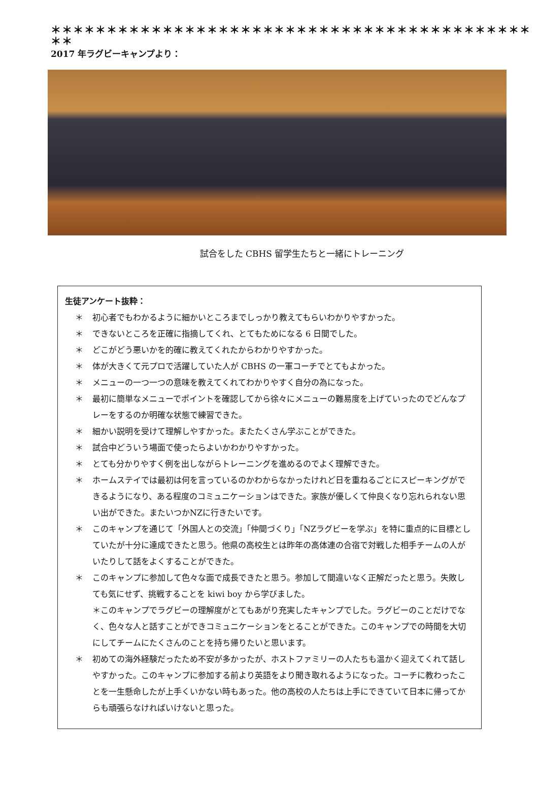＊＊＊＊＊＊＊＊＊＊＊＊＊＊＊＊＊＊＊＊＊＊＊＊＊＊＊＊＊＊＊＊＊＊＊＊＊＊＊＊＊＊＊＊＊
2017 年ラグビーキャンプより：
試合をした CBHS 留学生たちと一緒にトレーニング
生徒アンケート抜粋：
＊ 初心者でもわかるように細かいところまでしっかり教えてもらいわかりやすかった。
＊ できないところを正確に指摘してくれ、とてもためになる 6 日間でした。
＊ どこがどう悪いかを的確に教えてくれたからわかりやすかった。
＊ 体が大きくて元プロで活躍していた人が CBHS の一軍コーチでとてもよかった。
＊ メニューの一つ一つの意味を教えてくれてわかりやすく自分の為になった。
＊ 最初に簡単なメニューでポイントを確認してから徐々にメニューの難易度を上げていったのでどんなプレーをするのか明確な状態で練習できた。
＊ 細かい説明を受けて理解しやすかった。またたくさん学ぶことができた。
＊ 試合中どういう場面で使ったらよいかわかりやすかった。
＊ とても分かりやすく例を出しながらトレーニングを進めるのでよく理解できた。
＊ ホームステイでは最初は何を言っているのかわからなかったけれど日を重ねるごとにスピーキングができるようになり、ある程度のコミュニケーションはできた。家族が優しくて仲良くなり忘れられない思い出ができた。またいつかNZに行きたいです。
＊ このキャンプを通じて「外国人との交流」「仲間づくり」「NZラグビーを学ぶ」を特に重点的に目標としていたが十分に達成できたと思う。他県の高校生とは昨年の高体連の合宿で対戦した相手チームの人がいたりして話をよくすることができた。
＊ このキャンプに参加して色々な面で成長できたと思う。参加して間違いなく正解だったと思う。失敗しても気にせず、挑戦することを kiwi boy から学びました。
＊このキャンプでラグビーの理解度がとてもあがり充実したキャンプでした。ラグビーのことだけでなく、色々な人と話すことができコミュニケーションをとることができた。このキャンプでの時間を大切にしてチームにたくさんのことを持ち帰りたいと思います。
＊ 初めての海外経験だったため不安が多かったが、ホストファミリーの人たちも温かく迎えてくれて話しやすかった。このキャンプに参加する前より英語をより聞き取れるようになった。コーチに教わったことを一生懸命したが上手くいかない時もあった。他の高校の人たちは上手にできていて日本に帰ってからも頑張らなければいけないと思った。